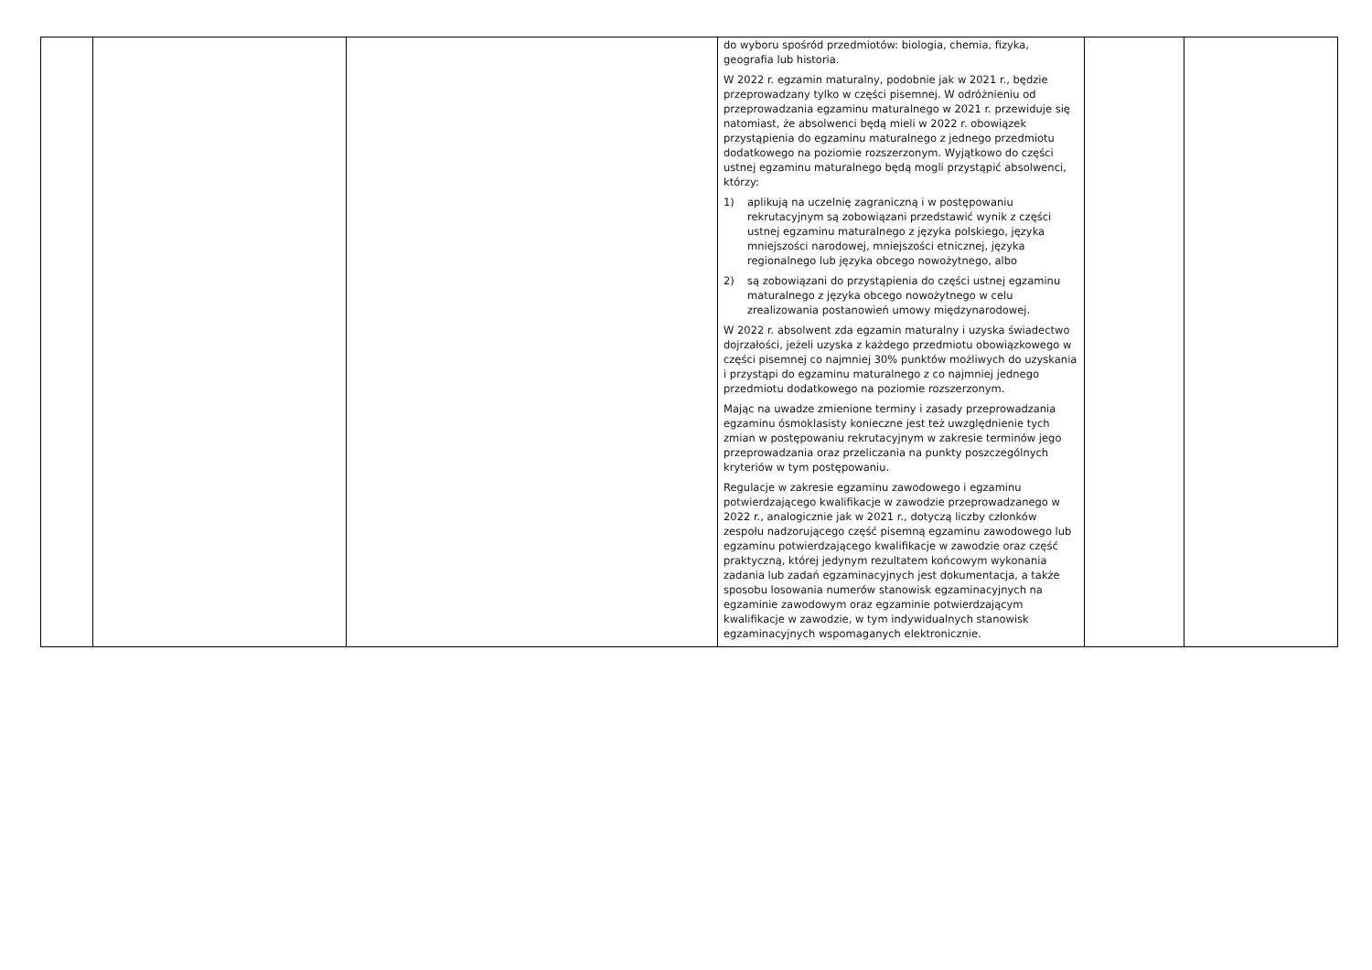| | | | do wyboru spośród przedmiotów: biologia, chemia, fizyka, geografia lub historia. W 2022 r. egzamin maturalny, podobnie jak w 2021 r., będzie przeprowadzany tylko w części pisemnej. W odróżnieniu od przeprowadzania egzaminu maturalnego w 2021 r. przewiduje się natomiast, że absolwenci będą mieli w 2022 r. obowiązek przystąpienia do egzaminu maturalnego z jednego przedmiotu dodatkowego na poziomie rozszerzonym. Wyjątkowo do części ustnej egzaminu maturalnego będą mogli przystąpić absolwenci, którzy: 1) aplikują na uczelnię zagraniczną i w postępowaniu rekrutacyjnym są zobowiązani przedstawić wynik z części ustnej egzaminu maturalnego z języka polskiego, języka mniejszości narodowej, mniejszości etnicznej, języka regionalnego lub języka obcego nowożytnego, albo 2) są zobowiązani do przystąpienia do części ustnej egzaminu maturalnego z języka obcego nowożytnego w celu zrealizowania postanowień umowy międzynarodowej. W 2022 r. absolwent zda egzamin maturalny i uzyska świadectwo dojrzałości, jeżeli uzyska z każdego przedmiotu obowiązkowego w części pisemnej co najmniej 30% punktów możliwych do uzyskania i przystąpi do egzaminu maturalnego z co najmniej jednego przedmiotu dodatkowego na poziomie rozszerzonym. Mając na uwadze zmienione terminy i zasady przeprowadzania egzaminu ósmoklasisty konieczne jest też uwzględnienie tych zmian w postępowaniu rekrutacyjnym w zakresie terminów jego przeprowadzania oraz przeliczania na punkty poszczególnych kryteriów w tym postępowaniu. Regulacje w zakresie egzaminu zawodowego i egzaminu potwierdzającego kwalifikacje w zawodzie przeprowadzanego w 2022 r., analogicznie jak w 2021 r., dotyczą liczby członków zespołu nadzorującego część pisemną egzaminu zawodowego lub egzaminu potwierdzającego kwalifikacje w zawodzie oraz część praktyczną, której jedynym rezultatem końcowym wykonania zadania lub zadań egzaminacyjnych jest dokumentacja, a także sposobu losowania numerów stanowisk egzaminacyjnych na egzaminie zawodowym oraz egzaminie potwierdzającym kwalifikacje w zawodzie, w tym indywidualnych stanowisk egzaminacyjnych wspomaganych elektronicznie. | | |